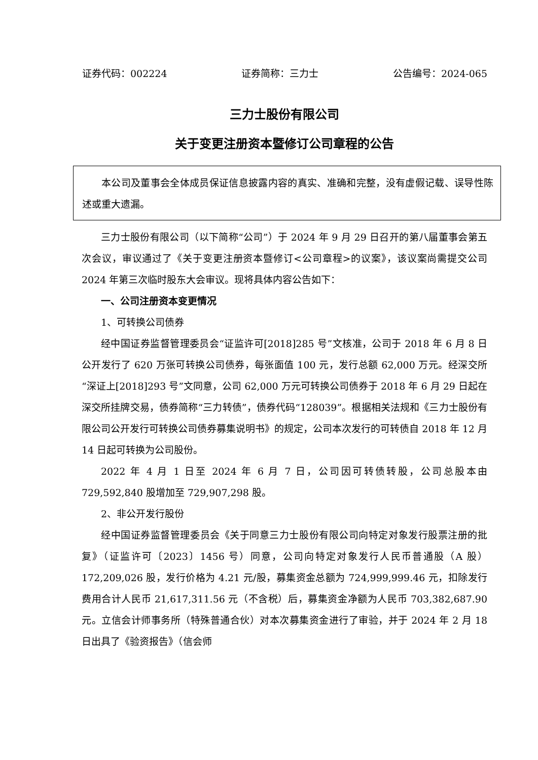证券代码：002224 证券简称：三力士 公告编号：2024-065
三力士股份有限公司
关于变更注册资本暨修订公司章程的公告
本公司及董事会全体成员保证信息披露内容的真实、准确和完整，没有虚假记载、误导性陈述或重大遗漏。
三力士股份有限公司（以下简称“公司”）于 2024 年 9 月 29 日召开的第八届董事会第五次会议，审议通过了《关于变更注册资本暨修订<公司章程>的议案》，该议案尚需提交公司 2024 年第三次临时股东大会审议。现将具体内容公告如下：
一、公司注册资本变更情况
1、可转换公司债券
经中国证券监督管理委员会“证监许可[2018]285 号”文核准，公司于 2018 年 6 月 8 日公开发行了 620 万张可转换公司债券，每张面值 100 元，发行总额 62,000 万元。经深交所“深证上[2018]293 号”文同意，公司 62,000 万元可转换公司债券于 2018 年 6 月 29 日起在深交所挂牌交易，债券简称“三力转债”，债券代码“128039”。根据相关法规和《三力士股份有限公司公开发行可转换公司债券募集说明书》的规定，公司本次发行的可转债自 2018 年 12 月 14 日起可转换为公司股份。
2022 年 4 月 1 日至 2024 年 6 月 7 日，公司因可转债转股，公司总股本由 729,592,840 股增加至 729,907,298 股。
2、非公开发行股份
经中国证券监督管理委员会《关于同意三力士股份有限公司向特定对象发行股票注册的批复》（证监许可〔2023〕1456 号）同意，公司向特定对象发行人民币普通股（A 股）172,209,026 股，发行价格为 4.21 元/股，募集资金总额为 724,999,999.46 元，扣除发行费用合计人民币 21,617,311.56 元（不含税）后，募集资金净额为人民币 703,382,687.90 元。立信会计师事务所（特殊普通合伙）对本次募集资金进行了审验，并于 2024 年 2 月 18 日出具了《验资报告》（信会师